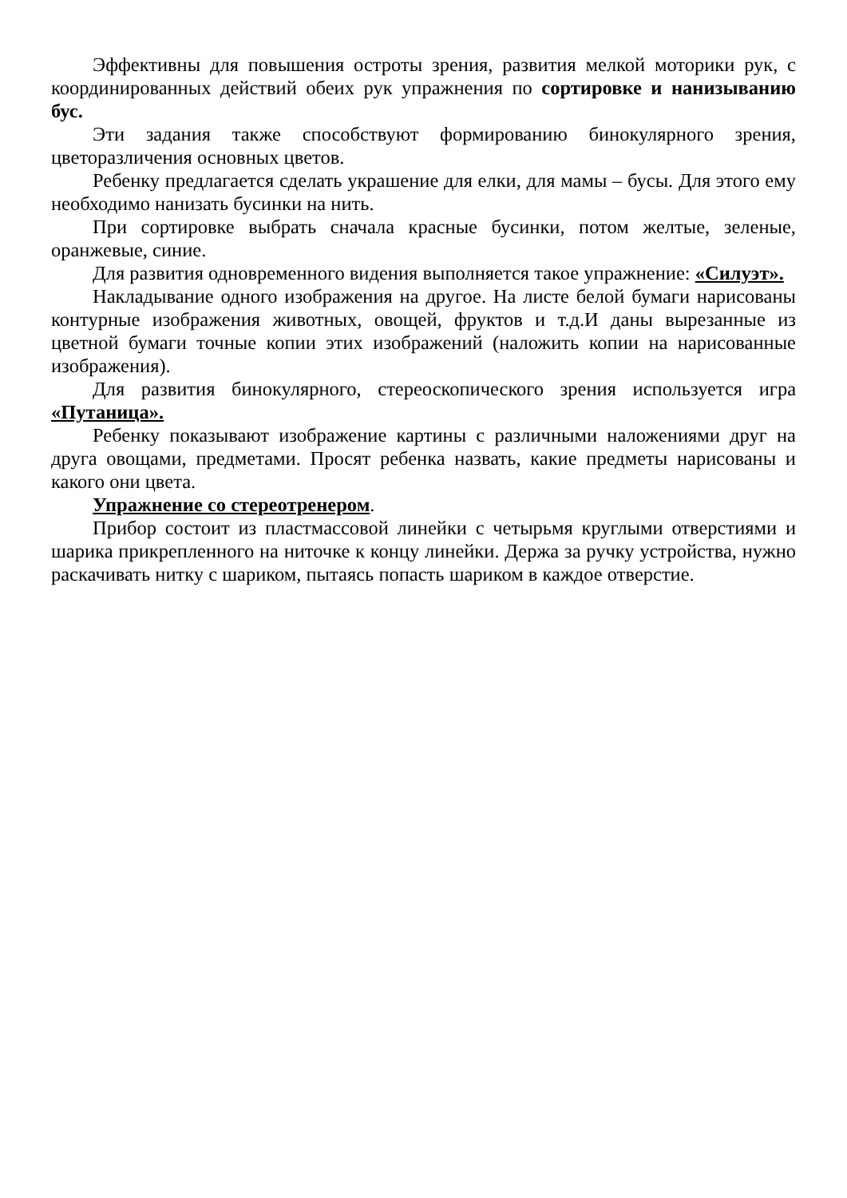Эффективны для повышения остроты зрения, развития мелкой моторики рук, с координированных действий обеих рук упражнения по сортировке и нанизыванию бус.
Эти задания также способствуют формированию бинокулярного зрения, цветоразличения основных цветов.
Ребенку предлагается сделать украшение для елки, для мамы – бусы. Для этого ему необходимо нанизать бусинки на нить.
При сортировке выбрать сначала красные бусинки, потом желтые, зеленые, оранжевые, синие.
Для развития одновременного видения выполняется такое упражнение: «Силуэт».
Накладывание одного изображения на другое. На листе белой бумаги нарисованы контурные изображения животных, овощей, фруктов и т.д.И даны вырезанные из цветной бумаги точные копии этих изображений (наложить копии на нарисованные изображения).
Для развития бинокулярного, стереоскопического зрения используется игра «Путаница».
Ребенку показывают изображение картины с различными наложениями друг на друга овощами, предметами. Просят ребенка назвать, какие предметы нарисованы и какого они цвета.
Упражнение со стереотренером.
Прибор состоит из пластмассовой линейки с четырьмя круглыми отверстиями и шарика прикрепленного на ниточке к концу линейки. Держа за ручку устройства, нужно раскачивать нитку с шариком, пытаясь попасть шариком в каждое отверстие.